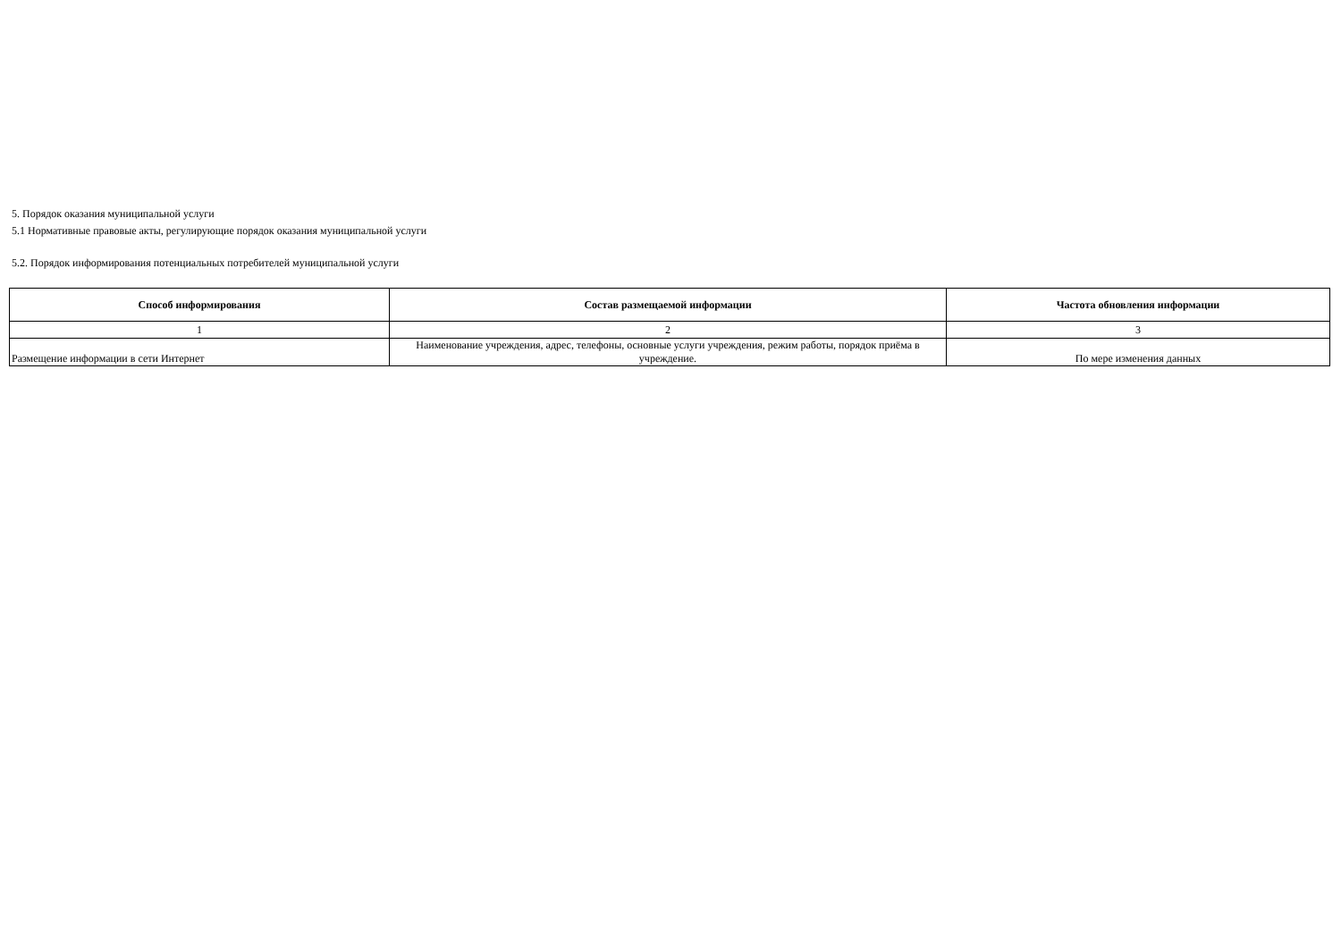5. Порядок оказания муниципальной услуги
5.1 Нормативные правовые акты, регулирующие порядок оказания муниципальной услуги
5.2. Порядок информирования потенциальных потребителей муниципальной услуги
| Способ информирования | Состав размещаемой информации | Частота обновления информации |
| --- | --- | --- |
| 1 | 2 | 3 |
| Размещение информации в сети Интернет | Наименование учреждения, адрес, телефоны, основные услуги учреждения, режим работы, порядок приёма в учреждение. | По мере изменения данных |